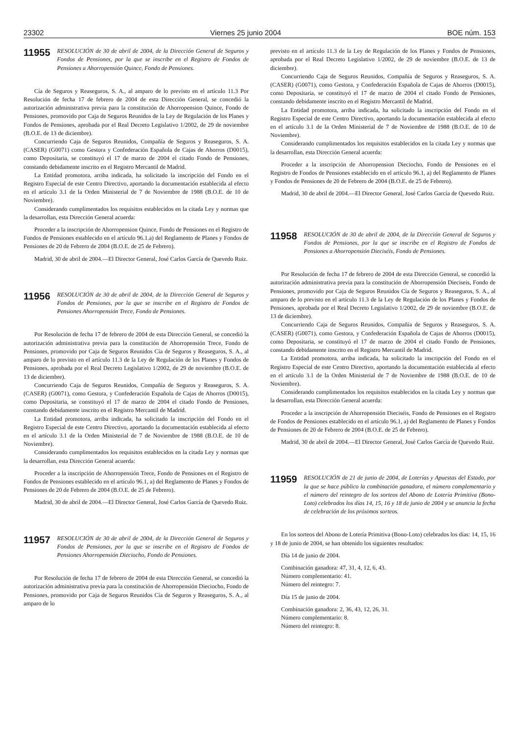23302 Viernes 25 junio 2004 BOE núm. 153
11955 RESOLUCIÓN de 30 de abril de 2004, de la Dirección General de Seguros y Fondos de Pensiones, por la que se inscribe en el Registro de Fondos de Pensiones a Ahorropensión Quince, Fondo de Pensiones.
Cía de Seguros y Reaseguros, S. A., al amparo de lo previsto en el artículo 11.3 Por Resolución de fecha 17 de febrero de 2004 de esta Dirección General, se concedió la autorización administrativa previa para la constitución de Ahorropension Quince, Fondo de Pensiones, promovido por Caja de Seguros Reunidos de la Ley de Regulación de los Planes y Fondos de Pensiones, aprobada por el Real Decreto Legislativo 1/2002, de 29 de noviembre (B.O.E. de 13 de diciembre).
Concurriendo Caja de Seguros Reunidos, Compañía de Seguros y Reaseguros, S. A. (CASER) (G0071) como Gestora y Confederación Española de Cajas de Ahorros (D0015), como Depositaria, se constituyó el 17 de marzo de 2004 el citado Fondo de Pensiones, constando debidamente inscrito en el Registro Mercantil de Madrid.
La Entidad promotora, arriba indicada, ha solicitado la inscripción del Fondo en el Registro Especial de este Centro Directivo, aportando la documentación establecida al efecto en el artículo 3.1 de la Orden Ministerial de 7 de Noviembre de 1988 (B.O.E. de 10 de Noviembre).
Considerando cumplimentados los requisitos establecidos en la citada Ley y normas que la desarrollan, esta Dirección General acuerda:
Proceder a la inscripción de Ahorropension Quince, Fondo de Pensiones en el Registro de Fondos de Pensiones establecido en el artículo 96.1.a) del Reglamento de Planes y Fondos de Pensiones de 20 de Febrero de 2004 (B.O.E. de 25 de Febrero).
Madrid, 30 de abril de 2004.—El Director General, José Carlos García de Quevedo Ruiz.
11956 RESOLUCIÓN de 30 de abril de 2004, de la Dirección General de Seguros y Fondos de Pensiones, por la que se inscribe en el Registro de Fondos de Pensiones Ahorropensión Trece, Fondo de Pensiones.
Por Resolución de fecha 17 de febrero de 2004 de esta Dirección General, se concedió la autorización administrativa previa para la constitución de Ahorropensión Trece, Fondo de Pensiones, promovido por Caja de Seguros Reunidos Cía de Seguros y Reaseguros, S. A., al amparo de lo previsto en el artículo 11.3 de la Ley de Regulación de los Planes y Fondos de Pensiones, aprobada por el Real Decreto Legislativo 1/2002, de 29 de noviembre (B.O.E. de 13 de diciembre).
Concurriendo Caja de Seguros Reunidos, Compañía de Seguros y Reaseguros, S. A. (CASER) (G0071), como Gestora, y Confederación Española de Cajas de Ahorros (D0015), como Depositaria, se constituyó el 17 de marzo de 2004 el citado Fondo de Pensiones, constando debidamente inscrito en el Registro Mercantil de Madrid.
La Entidad promotora, arriba indicada, ha solicitado la inscripción del Fondo en el Registro Especial de este Centro Directivo, aportando la documentación establecida al efecto en el artículo 3.1 de la Orden Ministerial de 7 de Noviembre de 1988 (B.O.E. de 10 de Noviembre).
Considerando cumplimentados los requisitos establecidos en la citada Ley y normas que la desarrollan, esta Dirección General acuerda:
Proceder a la inscripción de Ahorropensión Trece, Fondo de Pensiones en el Registro de Fondos de Pensiones establecido en el artículo 96.1, a) del Reglamento de Planes y Fondos de Pensiones de 20 de Febrero de 2004 (B.O.E. de 25 de Febrero).
Madrid, 30 de abril de 2004.—El Director General, José Carlos García de Quevedo Ruiz.
11957 RESOLUCIÓN de 30 de abril de 2004, de la Dirección General de Seguros y Fondos de Pensiones, por la que se inscribe en el Registro de Fondos de Pensiones Ahorropensión Dieciocho, Fondo de Pensiones.
Por Resolución de fecha 17 de febrero de 2004 de esta Dirección General, se concedió la autorización administrativa previa para la constitución de Ahorropensión Dieciocho, Fondo de Pensiones, promovido por Caja de Seguros Reunidos Cía de Seguros y Reaseguros, S. A., al amparo de lo
previsto en el artículo 11.3 de la Ley de Regulación de los Planes y Fondos de Pensiones, aprobada por el Real Decreto Legislativo 1/2002, de 29 de noviembre (B.O.E. de 13 de diciembre).
Concurriendo Caja de Seguros Reunidos, Compañía de Seguros y Reaseguros, S. A. (CASER) (G0071), como Gestora, y Confederación Española de Cajas de Ahorros (D0015), como Depositaria, se constituyó el 17 de marzo de 2004 el citado Fondo de Pensiones, constando debidamente inscrito en el Registro Mercantil de Madrid.
La Entidad promotora, arriba indicada, ha solicitado la inscripción del Fondo en el Registro Especial de este Centro Directivo, aportando la documentación establecida al efecto en el artículo 3.1 de la Orden Ministerial de 7 de Noviembre de 1988 (B.O.E. de 10 de Noviembre).
Considerando cumplimentados los requisitos establecidos en la citada Ley y normas que la desarrollan, esta Dirección General acuerda:
Proceder a la inscripción de Ahorropension Dieciocho, Fondo de Pensiones en el Registro de Fondos de Pensiones establecido en el artículo 96.1, a) del Reglamento de Planes y Fondos de Pensiones de 20 de Febrero de 2004 (B.O.E. de 25 de Febrero).
Madrid, 30 de abril de 2004.—El Director General, José Carlos García de Quevedo Ruiz.
11958 RESOLUCIÓN de 30 de abril de 2004, de la Dirección General de Seguros y Fondos de Pensiones, por la que se inscribe en el Registro de Fondos de Pensiones a Ahorropensión Dieciséis, Fondo de Pensiones.
Por Resolución de fecha 17 de febrero de 2004 de esta Dirección General, se concedió la autorización administrativa previa para la constitución de Ahorropensión Dieciseis, Fondo de Pensiones, promovido por Caja de Seguros Reunidos Cía de Seguros y Reaseguros, S. A., al amparo de lo previsto en el artículo 11.3 de la Ley de Regulación de los Planes y Fondos de Pensiones, aprobada por el Real Decreto Legislativo 1/2002, de 29 de noviembre (B.O.E. de 13 de diciembre).
Concurriendo Caja de Seguros Reunidos, Compañía de Seguros y Reaseguros, S. A. (CASER) (G0071), como Gestora, y Confederación Española de Cajas de Ahorros (D0015), como Depositaria, se constituyó el 17 de marzo de 2004 el citado Fondo de Pensiones, constando debidamente inscrito en el Registro Mercantil de Madrid.
La Entidad promotora, arriba indicada, ha solicitado la inscripción del Fondo en el Registro Especial de este Centro Directivo, aportando la documentación establecida al efecto en el artículo 3.1 de la Orden Ministerial de 7 de Noviembre de 1988 (B.O.E. de 10 de Noviembre).
Considerando cumplimentados los requisitos establecidos en la citada Ley y normas que la desarrollan, esta Dirección General acuerda:
Proceder a la inscripción de Ahorropensión Dieciséis, Fondo de Pensiones en el Registro de Fondos de Pensiones establecido en el artículo 96.1, a) del Reglamento de Planes y Fondos de Pensiones de 20 de Febrero de 2004 (B.O.E. de 25 de Febrero).
Madrid, 30 de abril de 2004.—El Director General, José Carlos García de Quevedo Ruiz.
11959 RESOLUCIÓN de 21 de junio de 2004, de Loterías y Apuestas del Estado, por la que se hace público la combinación ganadora, el número complementario y el número del reintegro de los sorteos del Abono de Lotería Primitiva (Bono-Loto) celebrados los días 14, 15, 16 y 18 de junio de 2004 y se anuncia la fecha de celebración de los próximos sorteos.
En los sorteos del Abono de Lotería Primitiva (Bono-Loto) celebrados los días: 14, 15, 16 y 18 de junio de 2004, se han obtenido los siguientes resultados:
Día 14 de junio de 2004.
Combinación ganadora: 47, 31, 4, 12, 6, 43.
Número complementario: 41.
Número del reintegro: 7.
Día 15 de junio de 2004.
Combinación ganadora: 2, 36, 43, 12, 26, 31.
Número complementario: 8.
Número del reintegro: 8.